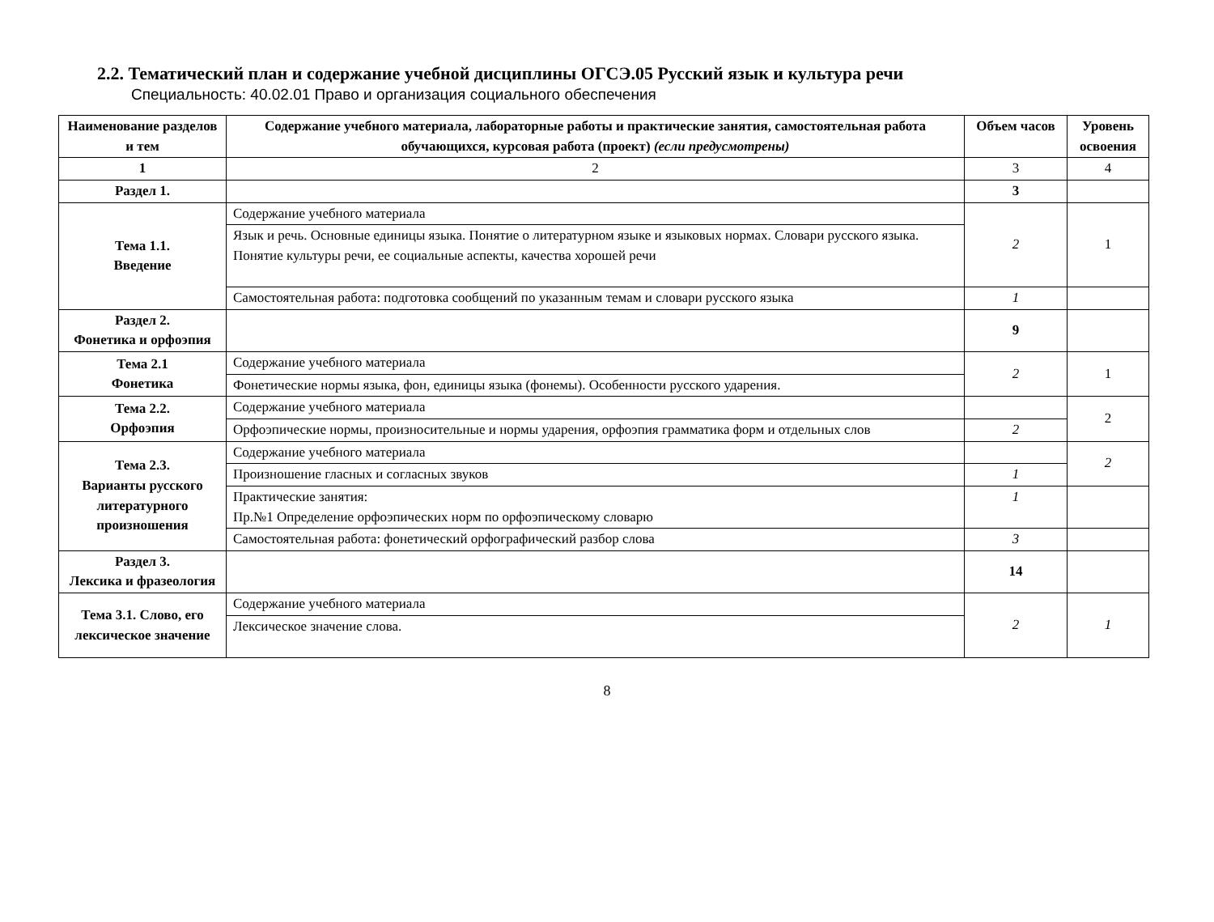2.2. Тематический план и содержание учебной дисциплины ОГСЭ.05 Русский язык и культура речи
Специальность: 40.02.01 Право и организация социального обеспечения
| Наименование разделов и тем | Содержание учебного материала, лабораторные работы и практические занятия, самостоятельная работа обучающихся, курсовая работа (проект) (если предусмотрены) | Объем часов | Уровень освоения |
| --- | --- | --- | --- |
| 1 | 2 | 3 | 4 |
| Раздел 1. | | 3 | |
| Тема 1.1. Введение | Содержание учебного материала | 2 | 1 |
| | Язык и речь. Основные единицы языка. Понятие о литературном языке и языковых нормах. Словари русского языка. Понятие культуры речи, ее социальные аспекты, качества хорошей речи | | |
| | Самостоятельная работа: подготовка сообщений по указанным темам и словари русского языка | 1 | |
| Раздел 2. Фонетика и орфоэпия | | 9 | |
| Тема 2.1 Фонетика | Содержание учебного материала | 2 | 1 |
| | Фонетические нормы языка, фон, единицы языка (фонемы). Особенности русского ударения. | | |
| Тема 2.2. Орфоэпия | Содержание учебного материала | | 2 |
| | Орфоэпические нормы, произносительные и нормы ударения, орфоэпия грамматика форм и отдельных слов | 2 | |
| Тема 2.3. Варианты русского литературного произношения | Содержание учебного материала | | 2 |
| | Произношение гласных и согласных звуков | 1 | |
| | Практические занятия: Пр.№1 Определение орфоэпических норм по орфоэпическому словарю | 1 | |
| | Самостоятельная работа: фонетический орфографический разбор слова | 3 | |
| Раздел 3. Лексика и фразеология | | 14 | |
| Тема 3.1. Слово, его лексическое значение | Содержание учебного материала | 2 | 1 |
| | Лексическое значение слова. | | |
8